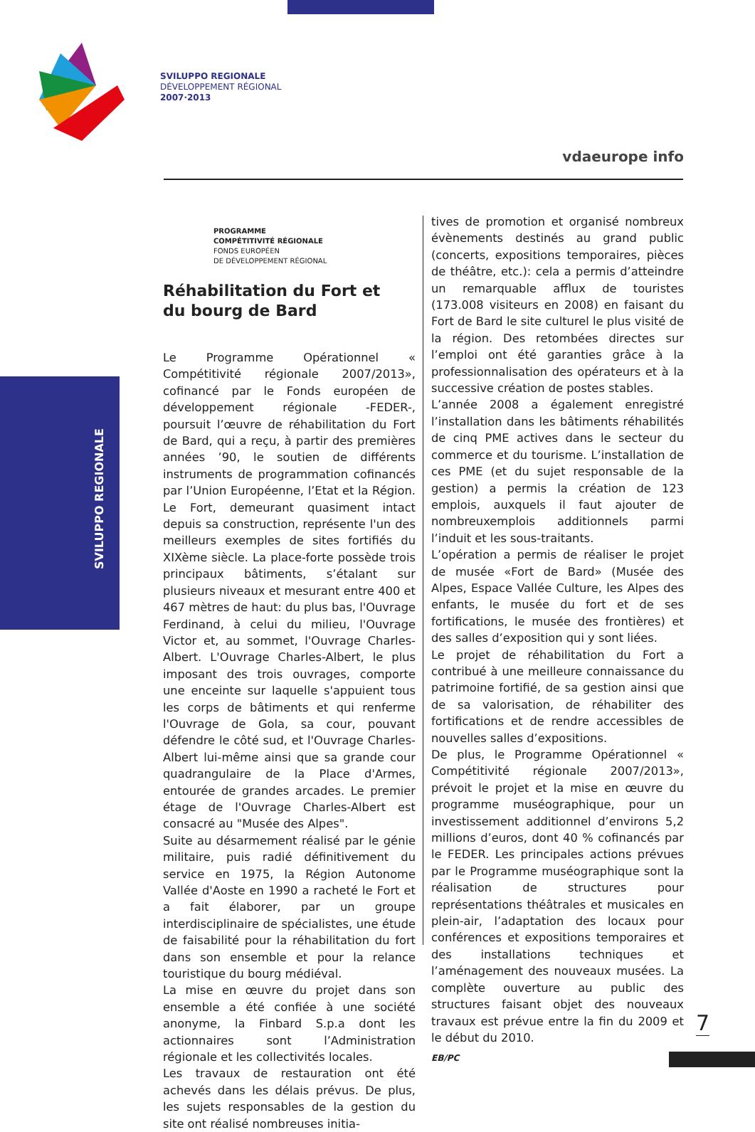SVILUPPO REGIONALE
DÉVELOPPEMENT RÉGIONAL
2007·2013
vdaeurope info
SVILUPPO REGIONALE
PROGRAMME
COMPÉTITIVITÉ RÉGIONALE
FONDS EUROPÉEN
DE DÉVELOPPEMENT RÉGIONAL
Réhabilitation du Fort et
du bourg de Bard
Le Programme Opérationnel « Compétitivité régionale 2007/2013», cofinancé par le Fonds européen de développement régionale -FEDER-, poursuit l’œuvre de réhabilitation du Fort de Bard, qui a reçu, à partir des premières années ’90, le soutien de différents instruments de programmation cofinancés par l’Union Européenne, l’Etat et la Région. Le Fort, demeurant quasiment intact depuis sa construction, représente l'un des meilleurs exemples de sites fortifiés du XIXème siècle. La place-forte possède trois principaux bâtiments, s’étalant sur plusieurs niveaux et mesurant entre 400 et 467 mètres de haut: du plus bas, l'Ouvrage Ferdinand, à celui du milieu, l'Ouvrage Victor et, au sommet, l'Ouvrage Charles-Albert. L'Ouvrage Charles-Albert, le plus imposant des trois ouvrages, comporte une enceinte sur laquelle s'appuient tous les corps de bâtiments et qui renferme l'Ouvrage de Gola, sa cour, pouvant défendre le côté sud, et l'Ouvrage Charles-Albert lui-même ainsi que sa grande cour quadrangulaire de la Place d'Armes, entourée de grandes arcades. Le premier étage de l'Ouvrage Charles-Albert est consacré au "Musée des Alpes".
Suite au désarmement réalisé par le génie militaire, puis radié définitivement du service en 1975, la Région Autonome Vallée d'Aoste en 1990 a racheté le Fort et a fait élaborer, par un groupe interdisciplinaire de spécialistes, une étude de faisabilité pour la réhabilitation du fort dans son ensemble et pour la relance touristique du bourg médiéval.
La mise en œuvre du projet dans son ensemble a été confiée à une société anonyme, la Finbard S.p.a dont les actionnaires sont l’Administration régionale et les collectivités locales.
Les travaux de restauration ont été achevés dans les délais prévus. De plus, les sujets responsables de la gestion du site ont réalisé nombreuses initia-
tives de promotion et organisé nombreux évènements destinés au grand public (concerts, expositions temporaires, pièces de théâtre, etc.): cela a permis d’atteindre un remarquable afflux de touristes (173.008 visiteurs en 2008) en faisant du Fort de Bard le site culturel le plus visité de la région. Des retombées directes sur l’emploi ont été garanties grâce à la professionnalisation des opérateurs et à la successive création de postes stables.
L’année 2008 a également enregistré l’installation dans les bâtiments réhabilités de cinq PME actives dans le secteur du commerce et du tourisme. L’installation de ces PME (et du sujet responsable de la gestion) a permis la création de 123 emplois, auxquels il faut ajouter de nombreuxemplois additionnels parmi l’induit et les sous-traitants.
L’opération a permis de réaliser le projet de musée «Fort de Bard» (Musée des Alpes, Espace Vallée Culture, les Alpes des enfants, le musée du fort et de ses fortifications, le musée des frontières) et des salles d’exposition qui y sont liées.
Le projet de réhabilitation du Fort a contribué à une meilleure connaissance du patrimoine fortifié, de sa gestion ainsi que de sa valorisation, de réhabiliter des fortifications et de rendre accessibles de nouvelles salles d’expositions.
De plus, le Programme Opérationnel « Compétitivité régionale 2007/2013», prévoit le projet et la mise en œuvre du programme muséographique, pour un investissement additionnel d’environs 5,2 millions d’euros, dont 40 % cofinancés par le FEDER. Les principales actions prévues par le Programme muséographique sont la réalisation de structures pour représentations théâtrales et musicales en plein-air, l’adaptation des locaux pour conférences et expositions temporaires et des installations techniques et l’aménagement des nouveaux musées. La complète ouverture au public des structures faisant objet des nouveaux travaux est prévue entre la fin du 2009 et le début du 2010.
EB/PC
7